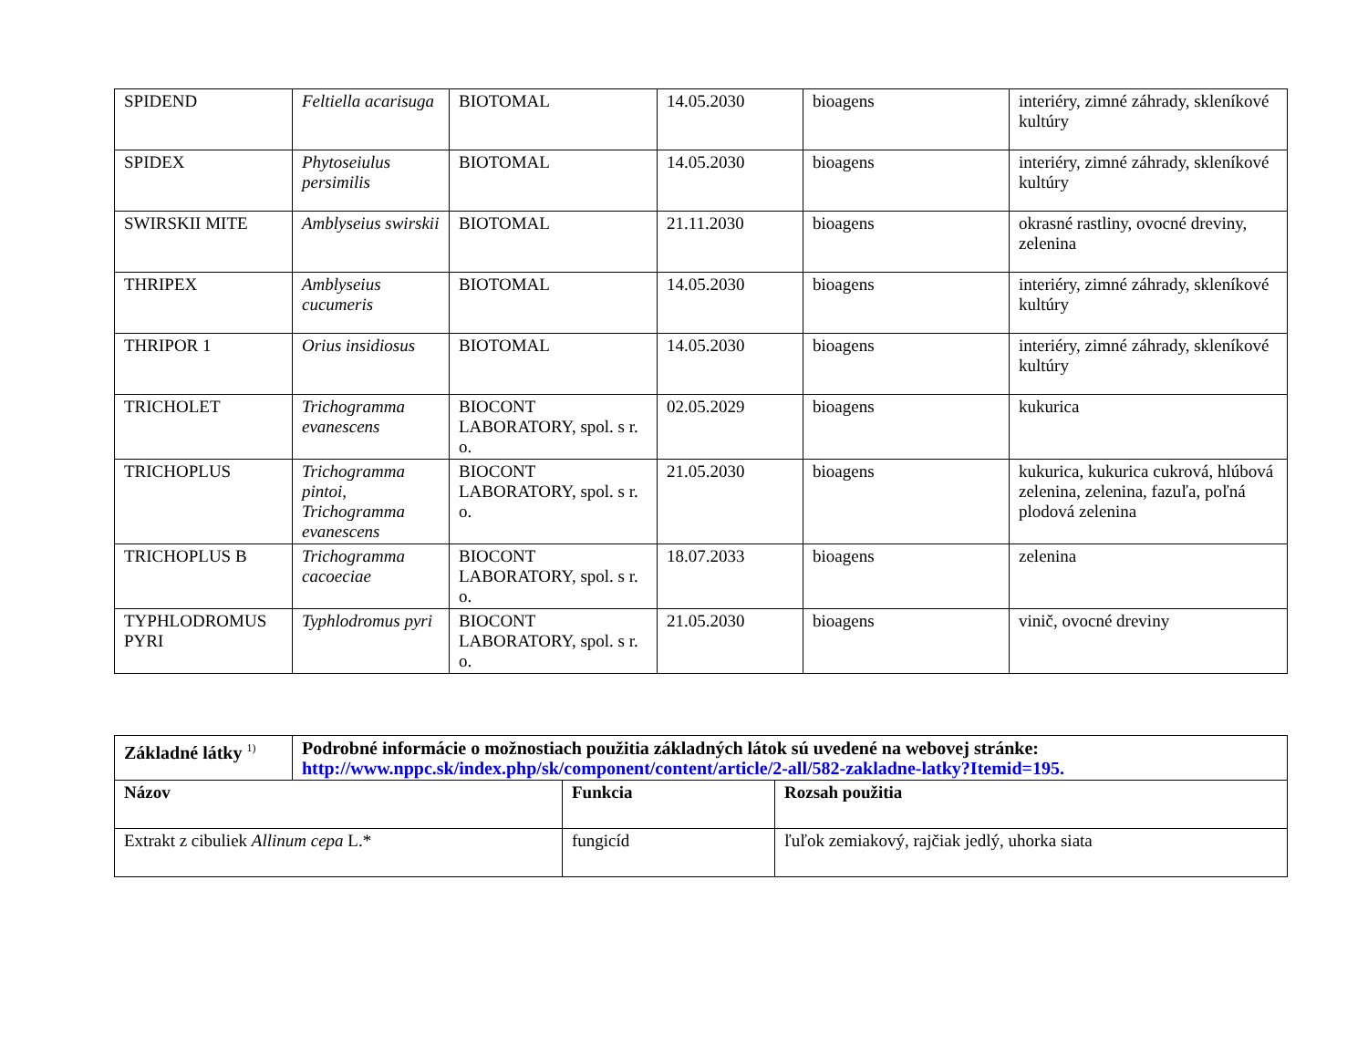| SPIDEND | Feltiella acarisuga | BIOTOMAL | 14.05.2030 | bioagens | interiéry, zimné záhrady, skleníkové kultúry |
| SPIDEX | Phytoseiulus persimilis | BIOTOMAL | 14.05.2030 | bioagens | interiéry, zimné záhrady, skleníkové kultúry |
| SWIRSKII MITE | Amblyseius swirskii | BIOTOMAL | 21.11.2030 | bioagens | okrasné rastliny, ovocné dreviny, zelenina |
| THRIPEX | Amblyseius cucumeris | BIOTOMAL | 14.05.2030 | bioagens | interiéry, zimné záhrady, skleníkové kultúry |
| THRIPOR 1 | Orius insidiosus | BIOTOMAL | 14.05.2030 | bioagens | interiéry, zimné záhrady, skleníkové kultúry |
| TRICHOLET | Trichogramma evanescens | BIOCONT LABORATORY, spol. s r. o. | 02.05.2029 | bioagens | kukurica |
| TRICHOPLUS | Trichogramma pintoi, Trichogramma evanescens | BIOCONT LABORATORY, spol. s r. o. | 21.05.2030 | bioagens | kukurica, kukurica cukrová, hlúbová zelenina, zelenina, fazuľa, poľná plodová zelenina |
| TRICHOPLUS B | Trichogramma cacoeciae | BIOCONT LABORATORY, spol. s r. o. | 18.07.2033 | bioagens | zelenina |
| TYPHLODROMUS PYRI | Typhlodromus pyri | BIOCONT LABORATORY, spol. s r. o. | 21.05.2030 | bioagens | vinič, ovocné dreviny |
| Základné látky <sup>1)</sup> | Podrobné informácie o možnostiach použitia základných látok sú uvedené na webovej stránke: http://www.nppc.sk/index.php/sk/component/content/article/2-all/582-zakladne-latky?Itemid=195. | | |
| --- | --- | --- | --- |
| Názov | | Funkcia | Rozsah použitia |
| Extrakt z cibuliek Allinum cepa L.* | | fungicíd | ľuľok zemiakový, rajčiak jedlý, uhorka siata |